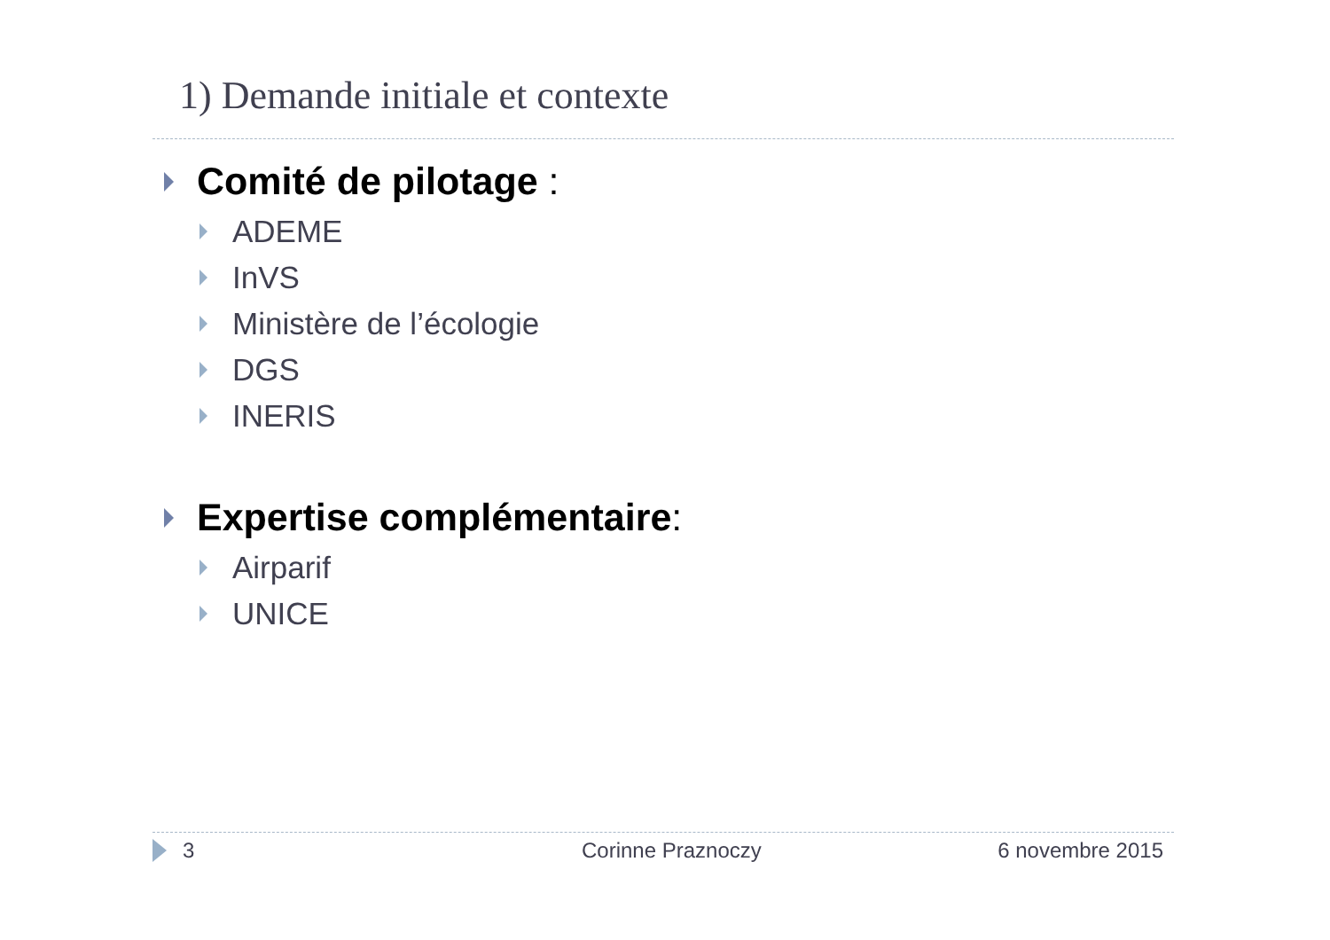1) Demande initiale et contexte
Comité de pilotage :
ADEME
InVS
Ministère de l’écologie
DGS
INERIS
Expertise complémentaire:
Airparif
UNICE
3 Corinne Praznoczy 6 novembre 2015